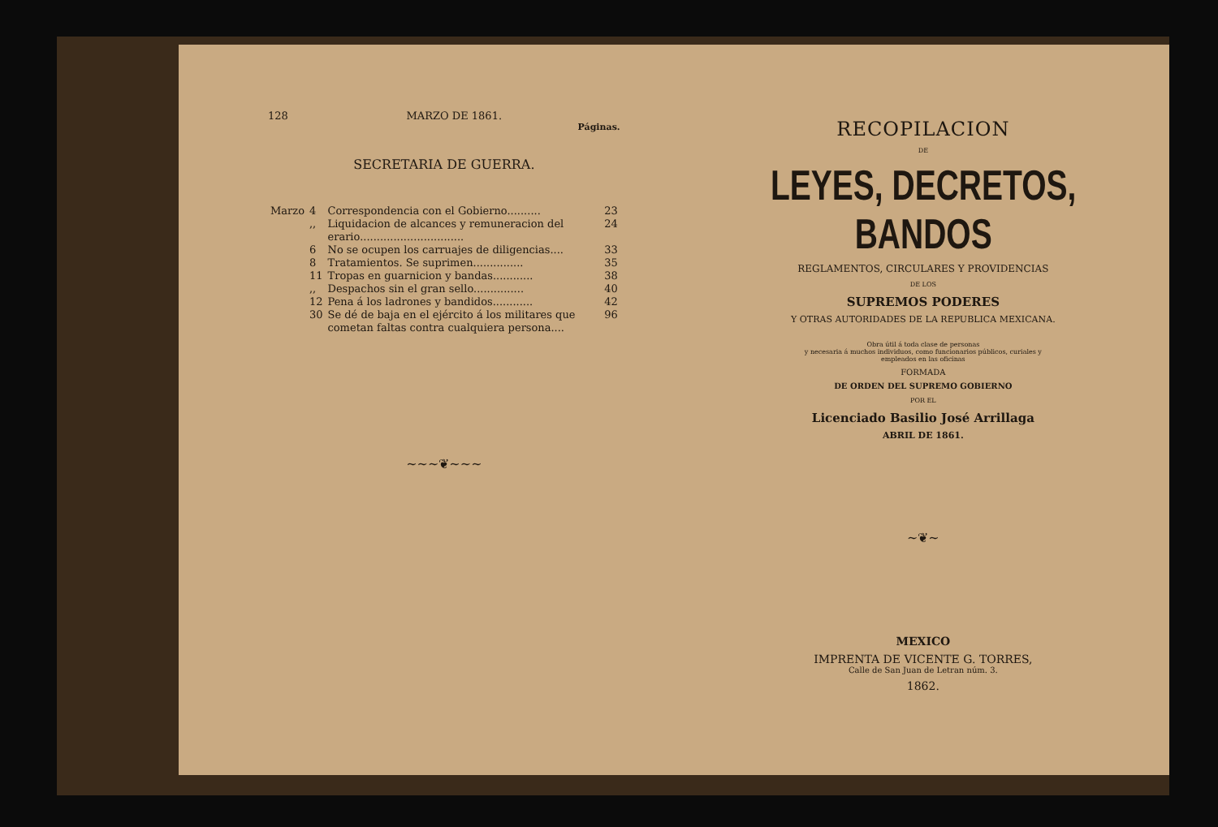128 MARZO DE 1861.
Páginas.
SECRETARIA DE GUERRA.
| Marzo | 4 | Correspondencia con el Gobierno.......... | 23 |
| | ,, | Liquidacion de alcances y remuneracion del erario............................... | 24 |
| | 6 | No se ocupen los carruajes de diligencias.... | 33 |
| | 8 | Tratamientos. Se suprimen............... | 35 |
| | 11 | Tropas en guarnicion y bandas............ | 38 |
| | ,, | Despachos sin el gran sello............... | 40 |
| | 12 | Pena á los ladrones y bandidos............ | 42 |
| | 30 | Se dé de baja en el ejército á los militares que cometan faltas contra cualquiera persona.... | 96 |
~~~❦~~~
RECOPILACION
DE
LEYES, DECRETOS, BANDOS
REGLAMENTOS, CIRCULARES Y PROVIDENCIAS
DE LOS
SUPREMOS PODERES
Y OTRAS AUTORIDADES DE LA REPUBLICA MEXICANA.
Obra útil á toda clase de personas
y necesaria á muchos individuos, como funcionarios públicos, curiales y
empleados en las oficinas
FORMADA
DE ORDEN DEL SUPREMO GOBIERNO
POR EL
Licenciado Basilio José Arrillaga
ABRIL DE 1861.
~❦~
MEXICO
IMPRENTA DE VICENTE G. TORRES,
Calle de San Juan de Letran núm. 3.
1862.